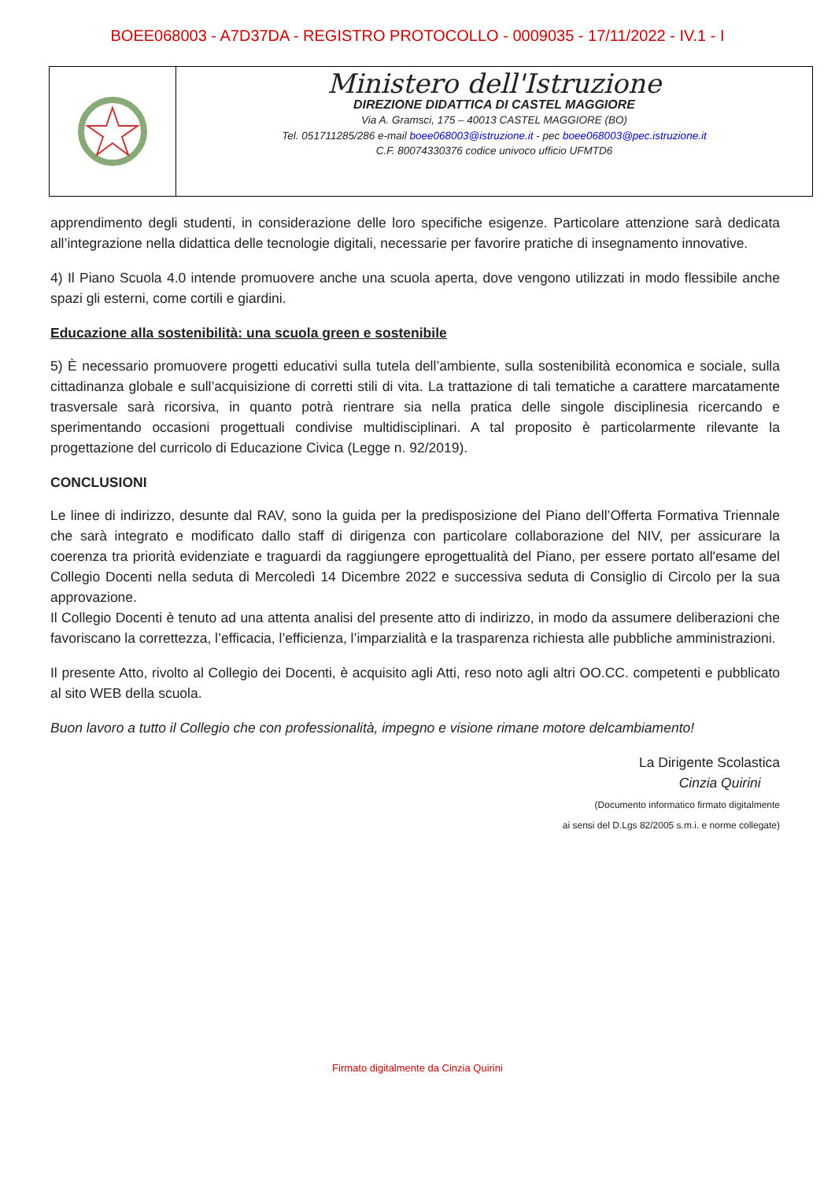BOEE068003 - A7D37DA - REGISTRO PROTOCOLLO - 0009035 - 17/11/2022 - IV.1 - I
Ministero dell'Istruzione
DIREZIONE DIDATTICA DI CASTEL MAGGIORE
Via A. Gramsci, 175 – 40013 CASTEL MAGGIORE (BO)
Tel. 051711285/286 e-mail boee068003@istruzione.it - pec boee068003@pec.istruzione.it
C.F. 80074330376 codice univoco ufficio UFMTD6
apprendimento degli studenti, in considerazione delle loro specifiche esigenze. Particolare attenzione sarà dedicata all’integrazione nella didattica delle tecnologie digitali, necessarie per favorire pratiche di insegnamento innovative.
4) Il Piano Scuola 4.0 intende promuovere anche una scuola aperta, dove vengono utilizzati in modo flessibile anche spazi gli esterni, come cortili e giardini.
Educazione alla sostenibilità: una scuola green e sostenibile
5) È necessario promuovere progetti educativi sulla tutela dell’ambiente, sulla sostenibilità economica e sociale, sulla cittadinanza globale e sull’acquisizione di corretti stili di vita. La trattazione di tali tematiche a carattere marcatamente trasversale sarà ricorsiva, in quanto potrà rientrare sia nella pratica delle singole disciplinesia ricercando e sperimentando occasioni progettuali condivise multidisciplinari. A tal proposito è particolarmente rilevante la progettazione del curricolo di Educazione Civica (Legge n. 92/2019).
CONCLUSIONI
Le linee di indirizzo, desunte dal RAV, sono la guida per la predisposizione del Piano dell’Offerta Formativa Triennale che sarà integrato e modificato dallo staff di dirigenza con particolare collaborazione del NIV, per assicurare la coerenza tra priorità evidenziate e traguardi da raggiungere eprogettualità del Piano, per essere portato all'esame del Collegio Docenti nella seduta di Mercoledì 14 Dicembre 2022 e successiva seduta di Consiglio di Circolo per la sua approvazione.
Il Collegio Docenti è tenuto ad una attenta analisi del presente atto di indirizzo, in modo da assumere deliberazioni che favoriscano la correttezza, l’efficacia, l’efficienza, l’imparzialità e la trasparenza richiesta alle pubbliche amministrazioni.
Il presente Atto, rivolto al Collegio dei Docenti, è acquisito agli Atti, reso noto agli altri OO.CC. competenti e pubblicato al sito WEB della scuola.
Buon lavoro a tutto il Collegio che con professionalità, impegno e visione rimane motore delcambiamento!
La Dirigente Scolastica
Cinzia Quirini
(Documento informatico firmato digitalmente
ai sensi del D.Lgs 82/2005 s.m.i. e norme collegate)
Firmato digitalmente da Cinzia Quirini